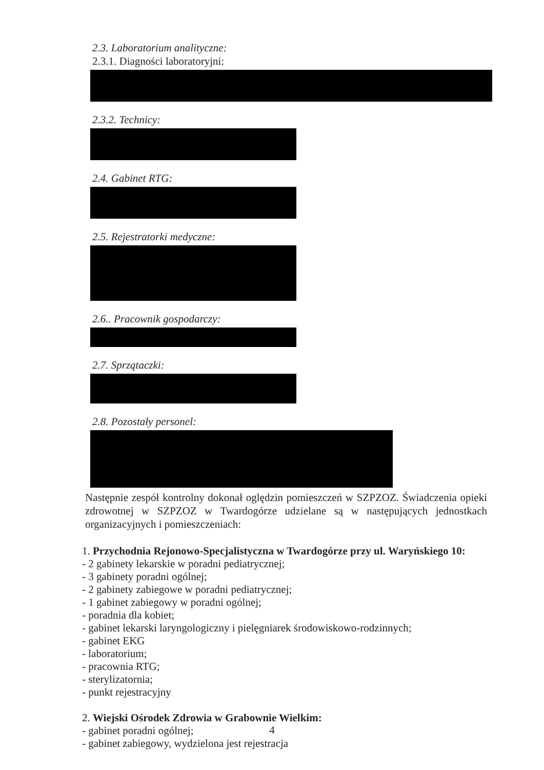2.3. Laboratorium analityczne:
2.3.1. Diagności laboratoryjni:
2.3.2. Technicy:
2.4. Gabinet RTG:
2.5. Rejestratorki medyczne:
2.6.. Pracownik gospodarczy:
2.7. Sprzątaczki:
2.8. Pozostały personel:
Następnie zespół kontrolny dokonał oględzin pomieszczeń w SZPZOZ. Świadczenia opieki zdrowotnej w SZPZOZ w Twardogórze udzielane są w następujących jednostkach organizacyjnych i pomieszczeniach:
1. Przychodnia Rejonowo-Specjalistyczna w Twardogórze przy ul. Waryńskiego 10:
- 2 gabinety lekarskie w poradni pediatrycznej;
- 3 gabinety poradni ogólnej;
- 2 gabinety zabiegowe w poradni pediatrycznej;
- 1 gabinet zabiegowy w poradni ogólnej;
- poradnia dla kobiet;
- gabinet lekarski laryngologiczny i pielęgniarek środowiskowo-rodzinnych;
- gabinet EKG
- laboratorium;
- pracownia RTG;
- sterylizatornia;
- punkt rejestracyjny
2. Wiejski Ośrodek Zdrowia w Grabownie Wielkim:
- gabinet poradni ogólnej;
- gabinet zabiegowy, wydzielona jest rejestracja
4